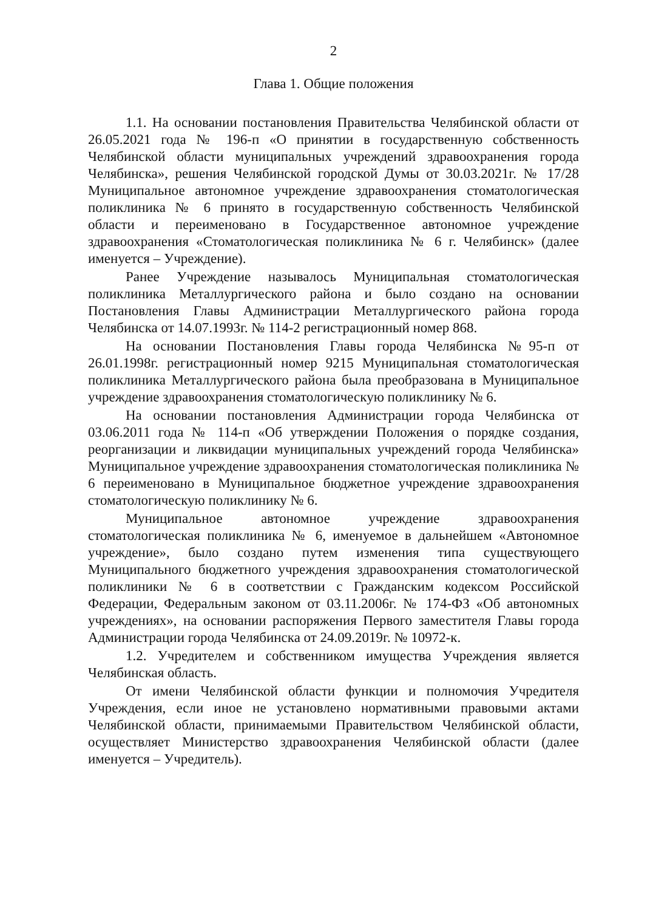2
Глава 1. Общие положения
1.1. На основании постановления Правительства Челябинской области от 26.05.2021 года № 196-п «О принятии в государственную собственность Челябинской области муниципальных учреждений здравоохранения города Челябинска», решения Челябинской городской Думы от 30.03.2021г. № 17/28 Муниципальное автономное учреждение здравоохранения стоматологическая поликлиника № 6 принято в государственную собственность Челябинской области и переименовано в Государственное автономное учреждение здравоохранения «Стоматологическая поликлиника № 6 г. Челябинск» (далее именуется – Учреждение).
Ранее Учреждение называлось Муниципальная стоматологическая поликлиника Металлургического района и было создано на основании Постановления Главы Администрации Металлургического района города Челябинска от 14.07.1993г. № 114-2 регистрационный номер 868.
На основании Постановления Главы города Челябинска №95-п от 26.01.1998г. регистрационный номер 9215 Муниципальная стоматологическая поликлиника Металлургического района была преобразована в Муниципальное учреждение здравоохранения стоматологическую поликлинику № 6.
На основании постановления Администрации города Челябинска от 03.06.2011 года № 114-п «Об утверждении Положения о порядке создания, реорганизации и ликвидации муниципальных учреждений города Челябинска» Муниципальное учреждение здравоохранения стоматологическая поликлиника № 6 переименовано в Муниципальное бюджетное учреждение здравоохранения стоматологическую поликлинику № 6.
Муниципальное автономное учреждение здравоохранения стоматологическая поликлиника № 6, именуемое в дальнейшем «Автономное учреждение», было создано путем изменения типа существующего Муниципального бюджетного учреждения здравоохранения стоматологической поликлиники № 6 в соответствии с Гражданским кодексом Российской Федерации, Федеральным законом от 03.11.2006г. № 174-ФЗ «Об автономных учреждениях», на основании распоряжения Первого заместителя Главы города Администрации города Челябинска от 24.09.2019г. № 10972-к.
1.2. Учредителем и собственником имущества Учреждения является Челябинская область.
От имени Челябинской области функции и полномочия Учредителя Учреждения, если иное не установлено нормативными правовыми актами Челябинской области, принимаемыми Правительством Челябинской области, осуществляет Министерство здравоохранения Челябинской области (далее именуется – Учредитель).